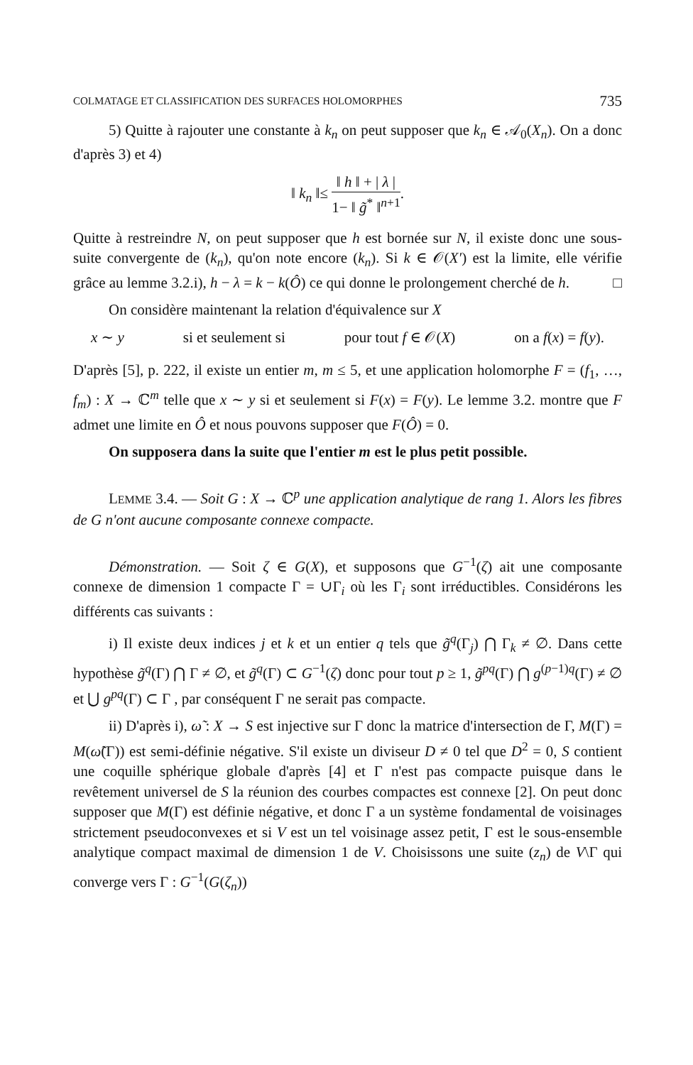COLMATAGE ET CLASSIFICATION DES SURFACES HOLOMORPHES 735
5) Quitte à rajouter une constante à k<sub>n</sub> on peut supposer que k<sub>n</sub> ∈ 𝒜<sub>0</sub>(X<sub>n</sub>). On a donc d'après 3) et 4)
‖ k<sub>n</sub> ‖≤ ‖ h ‖ + | λ | 1− ‖ g̃<sup>*</sup> ‖<sup>n+1</sup>.
Quitte à restreindre N, on peut supposer que h est bornée sur N, il existe donc une sous-suite convergente de (k<sub>n</sub>), qu'on note encore (k<sub>n</sub>). Si k ∈ 𝒪(X′) est la limite, elle vérifie grâce au lemme 3.2.i), h − λ = k − k(Ô) ce qui donne le prolongement cherché de h. □
On considère maintenant la relation d'équivalence sur X
x ∼ y si et seulement si pour tout f ∈ 𝒪(X) on a f(x) = f(y).
D'après [5], p. 222, il existe un entier m, m ≤ 5, et une application holomorphe F = (f<sub>1</sub>, …, f<sub>m</sub>) : X → ℂ<sup>m</sup> telle que x ∼ y si et seulement si F(x) = F(y). Le lemme 3.2. montre que F admet une limite en Ô et nous pouvons supposer que F(Ô) = 0.
On supposera dans la suite que l'entier m est le plus petit possible.
LEMME 3.4. — Soit G : X → ℂ<sup>p</sup> une application analytique de rang 1. Alors les fibres de G n'ont aucune composante connexe compacte.
Démonstration. — Soit ζ ∈ G(X), et supposons que G<sup>−1</sup>(ζ) ait une composante connexe de dimension 1 compacte Γ = ∪Γ<sub>i</sub> où les Γ<sub>i</sub> sont irréductibles. Considérons les différents cas suivants :
i) Il existe deux indices j et k et un entier q tels que g̃<sup>q</sup>(Γ<sub>j</sub>) ⋂ Γ<sub>k</sub> ≠ ∅. Dans cette hypothèse g̃<sup>q</sup>(Γ) ⋂ Γ ≠ ∅, et g̃<sup>q</sup>(Γ) ⊂ G<sup>−1</sup>(ζ) donc pour tout p ≥ 1, g̃<sup>pq</sup>(Γ) ⋂ g<sup>(p−1)q</sup>(Γ) ≠ ∅ et ⋃ g<sup>pq</sup>(Γ) ⊂ Γ , par conséquent Γ ne serait pas compacte.
ii) D'après i), ω̃ : X → S est injective sur Γ donc la matrice d'intersection de Γ, M(Γ) = M(ω̃(Γ)) est semi-définie négative. S'il existe un diviseur D ≠ 0 tel que D<sup>2</sup> = 0, S contient une coquille sphérique globale d'après [4] et Γ n'est pas compacte puisque dans le revêtement universel de S la réunion des courbes compactes est connexe [2]. On peut donc supposer que M(Γ) est définie négative, et donc Γ a un système fondamental de voisinages strictement pseudoconvexes et si V est un tel voisinage assez petit, Γ est le sous-ensemble analytique compact maximal de dimension 1 de V. Choisissons une suite (z<sub>n</sub>) de V\Γ qui converge vers Γ : G<sup>−1</sup>(G(ζ<sub>n</sub>))